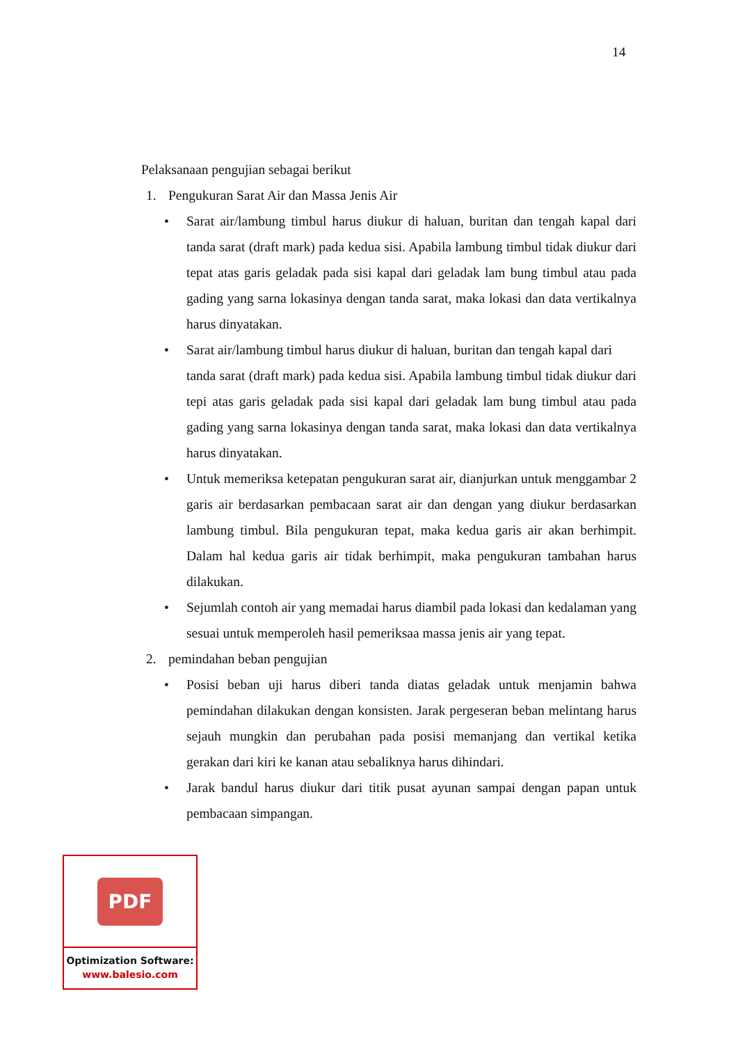14
Pelaksanaan pengujian sebagai berikut
1. Pengukuran Sarat Air dan Massa Jenis Air
• Sarat air/lambung timbul harus diukur di haluan, buritan dan tengah kapal dari tanda sarat (draft mark) pada kedua sisi. Apabila lambung timbul tidak diukur dari tepat atas garis geladak pada sisi kapal dari geladak lam bung timbul atau pada gading yang sarna lokasinya dengan tanda sarat, maka lokasi dan data vertikalnya harus dinyatakan.
• Sarat air/lambung timbul harus diukur di haluan, buritan dan tengah kapal dari
tanda sarat (draft mark) pada kedua sisi. Apabila lambung timbul tidak diukur dari tepi atas garis geladak pada sisi kapal dari geladak lam bung timbul atau pada gading yang sarna lokasinya dengan tanda sarat, maka lokasi dan data vertikalnya harus dinyatakan.
• Untuk memeriksa ketepatan pengukuran sarat air, dianjurkan untuk menggambar 2 garis air berdasarkan pembacaan sarat air dan dengan yang diukur berdasarkan lambung timbul. Bila pengukuran tepat, maka kedua garis air akan berhimpit. Dalam hal kedua garis air tidak berhimpit, maka pengukuran tambahan harus dilakukan.
• Sejumlah contoh air yang memadai harus diambil pada lokasi dan kedalaman yang sesuai untuk memperoleh hasil pemeriksaa massa jenis air yang tepat.
2. pemindahan beban pengujian
• Posisi beban uji harus diberi tanda diatas geladak untuk menjamin bahwa pemindahan dilakukan dengan konsisten. Jarak pergeseran beban melintang harus sejauh mungkin dan perubahan pada posisi memanjang dan vertikal ketika gerakan dari kiri ke kanan atau sebaliknya harus dihindari.
• Jarak bandul harus diukur dari titik pusat ayunan sampai dengan papan untuk pembacaan simpangan.
PDF
Optimization Software:
www.balesio.com